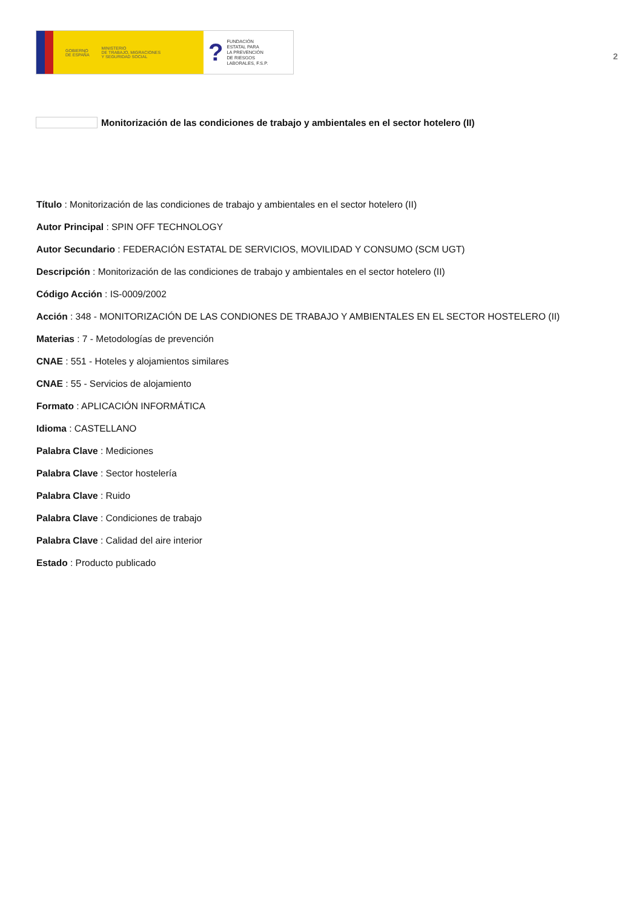GOBIERNO
DE ESPAÑA MINISTERIO
DE TRABAJO, MIGRACIONES
Y SEGURIDAD SOCIAL
? FUNDACIÓN
ESTATAL PARA
LA PREVENCIÓN
DE RIESGOS
LABORALES, F.S.P.
2
Monitorización de las condiciones de trabajo y ambientales en el sector hotelero (II)
Título : Monitorización de las condiciones de trabajo y ambientales en el sector hotelero (II)
Autor Principal : SPIN OFF TECHNOLOGY
Autor Secundario : FEDERACIÓN ESTATAL DE SERVICIOS, MOVILIDAD Y CONSUMO (SCM UGT)
Descripción : Monitorización de las condiciones de trabajo y ambientales en el sector hotelero (II)
Código Acción : IS-0009/2002
Acción : 348 - MONITORIZACIÓN DE LAS CONDIONES DE TRABAJO Y AMBIENTALES EN EL SECTOR HOSTELERO (II)
Materias : 7 - Metodologías de prevención
CNAE : 551 - Hoteles y alojamientos similares
CNAE : 55 - Servicios de alojamiento
Formato : APLICACIÓN INFORMÁTICA
Idioma : CASTELLANO
Palabra Clave : Mediciones
Palabra Clave : Sector hostelería
Palabra Clave : Ruido
Palabra Clave : Condiciones de trabajo
Palabra Clave : Calidad del aire interior
Estado : Producto publicado